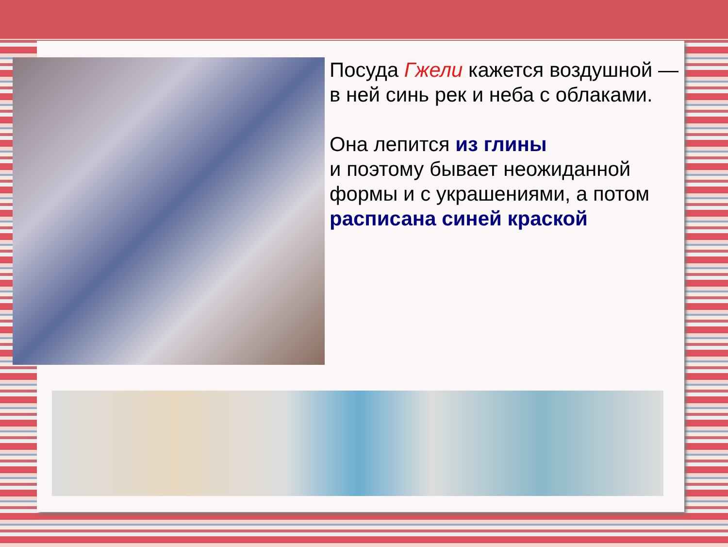Посуда Гжели кажется воздушной — в ней синь рек и неба с облаками.
Она лепится из глины
и поэтому бывает неожиданной формы и с украшениями, а потом расписана синей краской